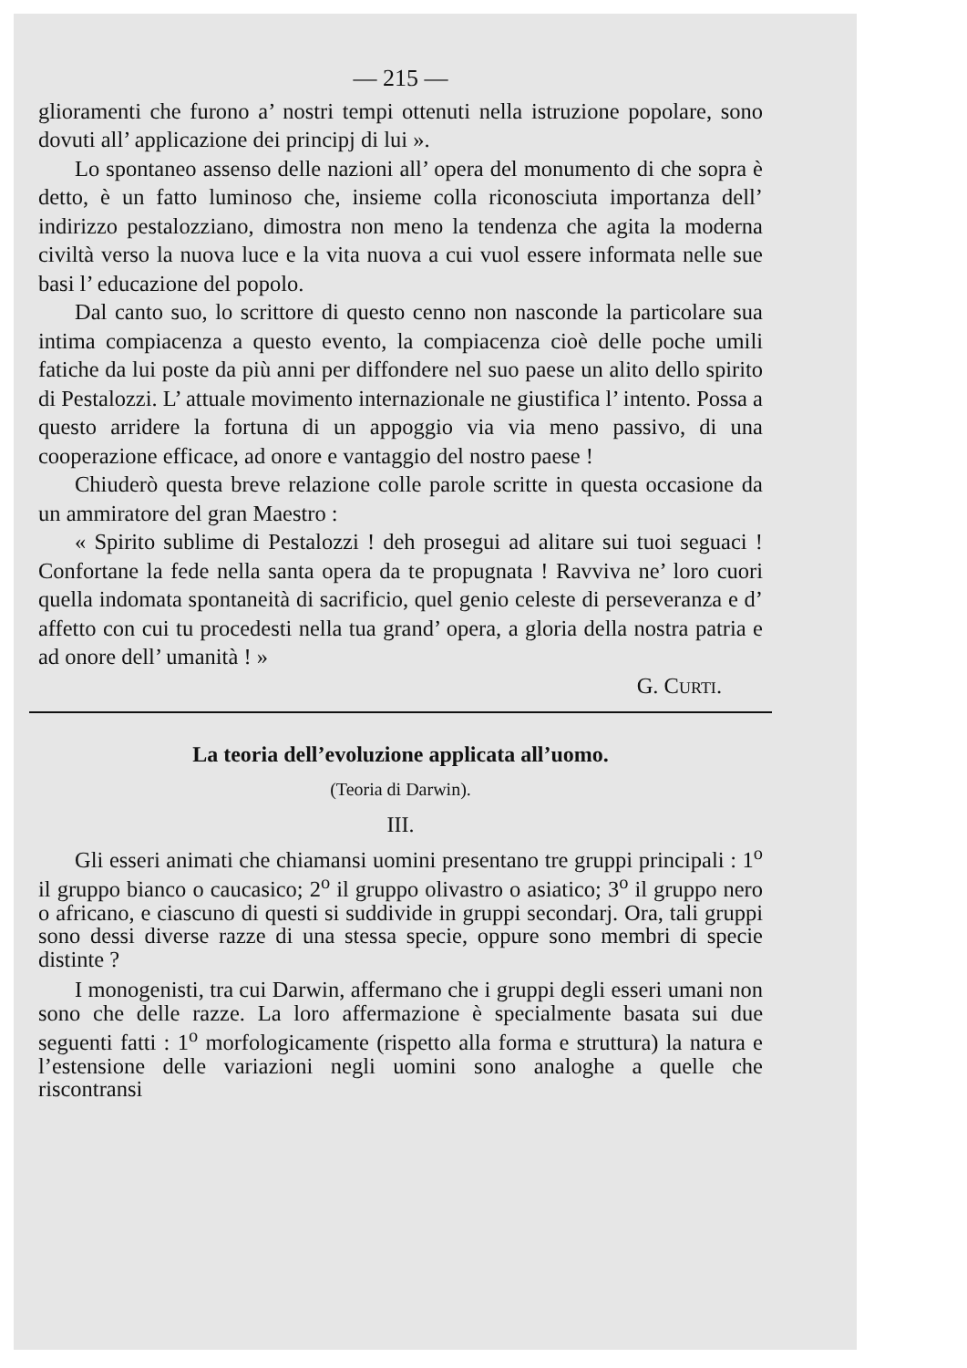— 215 —
glioramenti che furono a’ nostri tempi ottenuti nella istruzione popolare, sono dovuti all’ applicazione dei principj di lui ».
Lo spontaneo assenso delle nazioni all’ opera del monumento di che sopra è detto, è un fatto luminoso che, insieme colla riconosciuta importanza dell’ indirizzo pestalozziano, dimostra non meno la tendenza che agita la moderna civiltà verso la nuova luce e la vita nuova a cui vuol essere informata nelle sue basi l’ educazione del popolo.
Dal canto suo, lo scrittore di questo cenno non nasconde la particolare sua intima compiacenza a questo evento, la compiacenza cioè delle poche umili fatiche da lui poste da più anni per diffondere nel suo paese un alito dello spirito di Pestalozzi. L’ attuale movimento internazionale ne giustifica l’ intento. Possa a questo arridere la fortuna di un appoggio via via meno passivo, di una cooperazione efficace, ad onore e vantaggio del nostro paese !
Chiuderò questa breve relazione colle parole scritte in questa occasione da un ammiratore del gran Maestro :
« Spirito sublime di Pestalozzi ! deh prosegui ad alitare sui tuoi seguaci ! Confortane la fede nella santa opera da te propugnata ! Ravviva ne’ loro cuori quella indomata spontaneità di sacrificio, quel genio celeste di perseveranza e d’ affetto con cui tu procedesti nella tua grand’ opera, a gloria della nostra patria e ad onore dell’ umanità ! »
G. CURTI.
La teoria dell’evoluzione applicata all’uomo.
(Teoria di Darwin).
III.
Gli esseri animati che chiamansi uomini presentano tre gruppi principali : 1<sup>o</sup> il gruppo bianco o caucasico; 2<sup>o</sup> il gruppo olivastro o asiatico; 3<sup>o</sup> il gruppo nero o africano, e ciascuno di questi si suddivide in gruppi secondarj. Ora, tali gruppi sono dessi diverse razze di una stessa specie, oppure sono membri di specie distinte ?
I monogenisti, tra cui Darwin, affermano che i gruppi degli esseri umani non sono che delle razze. La loro affermazione è specialmente basata sui due seguenti fatti : 1<sup>o</sup> morfologicamente (rispetto alla forma e struttura) la natura e l’estensione delle variazioni negli uomini sono analoghe a quelle che riscontransi